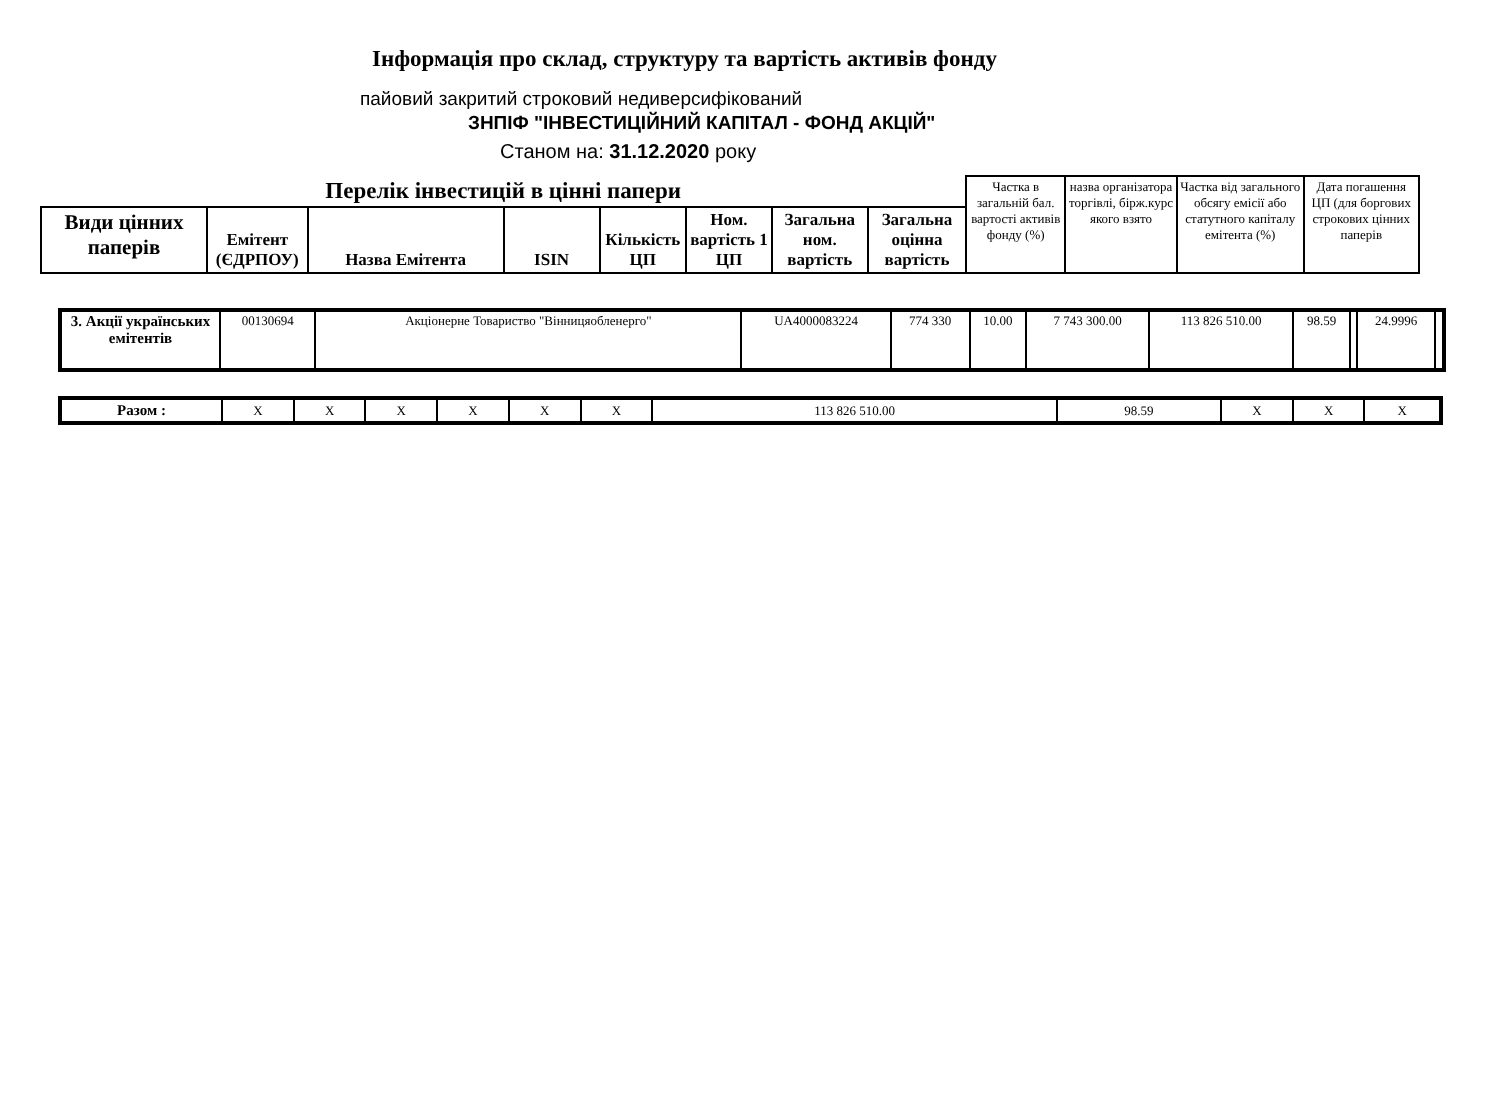Інформація про склад, структуру та вартість активів фонду
пайовий закритий строковий недиверсифікований
ЗНПІФ "ІНВЕСТИЦІЙНИЙ КАПІТАЛ - ФОНД АКЦІЙ"
Станом на: 31.12.2020 року
| Перелік інвестицій в цінні папери | | | | | | | | Частка в загальній бал. вартості активів фонду (%) | назва організатора торгівлі, бірж.курс якого взято | Частка від загального обсягу емісії або статутного капіталу емітента (%) | Дата погашення ЦП (для боргових строкових цінних паперів |
| Види цінних паперів | Емітент (ЄДРПОУ) | Назва Емітента | ISIN | Кількість ЦП | Ном. вартість 1 ЦП | Загальна ном. вартість | Загальна оцінна вартість | | | | |
| 3. Акції українських емітентів | 00130694 | Акціонерне Товариство "Вінницяобленерго" | UA4000083224 | 774 330 | 10.00 | 7 743 300.00 | 113 826 510.00 | 98.59 | | 24.9996 | |
| Разом : | X | X | X | X | X | X | 113 826 510.00 | 98.59 | X | X | X |